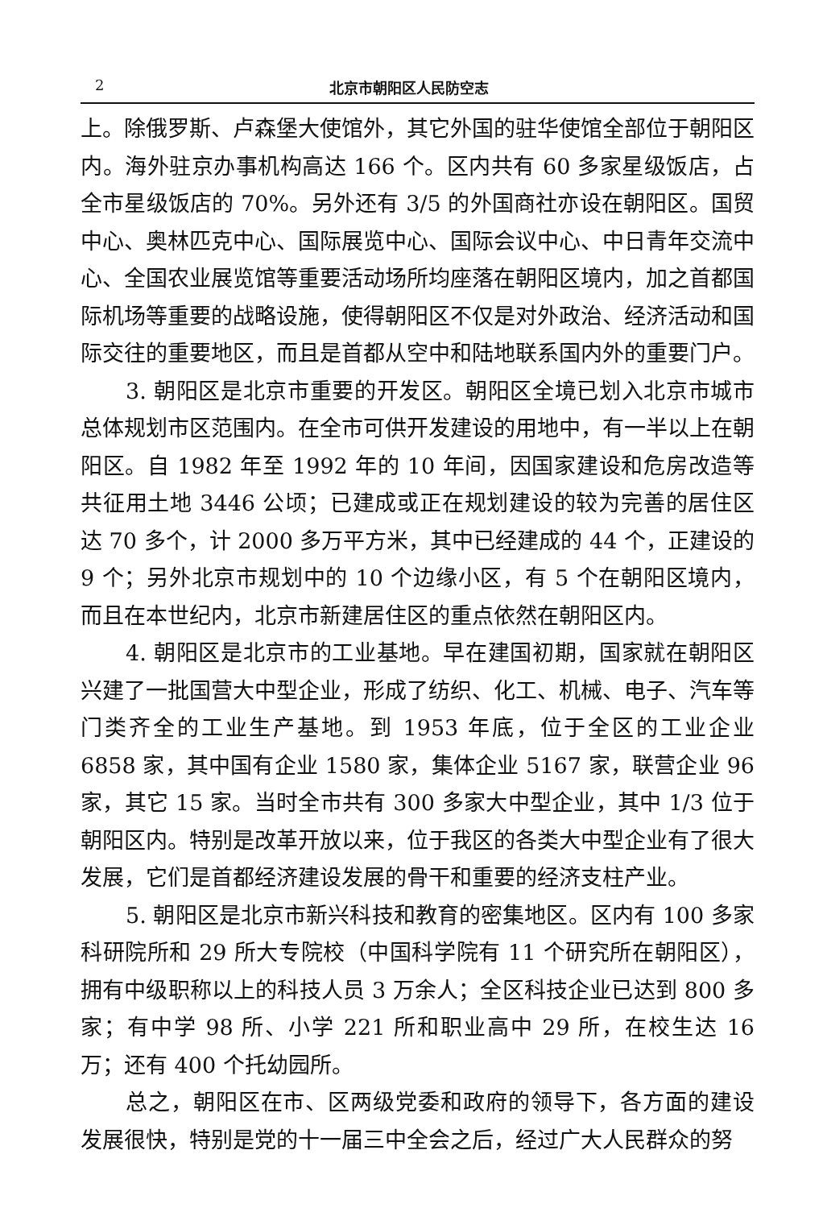2 北京市朝阳区人民防空志
上。除俄罗斯、卢森堡大使馆外，其它外国的驻华使馆全部位于朝阳区内。海外驻京办事机构高达 166 个。区内共有 60 多家星级饭店，占全市星级饭店的 70%。另外还有 3/5 的外国商社亦设在朝阳区。国贸中心、奥林匹克中心、国际展览中心、国际会议中心、中日青年交流中心、全国农业展览馆等重要活动场所均座落在朝阳区境内，加之首都国际机场等重要的战略设施，使得朝阳区不仅是对外政治、经济活动和国际交往的重要地区，而且是首都从空中和陆地联系国内外的重要门户。
3. 朝阳区是北京市重要的开发区。朝阳区全境已划入北京市城市总体规划市区范围内。在全市可供开发建设的用地中，有一半以上在朝阳区。自 1982 年至 1992 年的 10 年间，因国家建设和危房改造等共征用土地 3446 公顷；已建成或正在规划建设的较为完善的居住区达 70 多个，计 2000 多万平方米，其中已经建成的 44 个，正建设的 9 个；另外北京市规划中的 10 个边缘小区，有 5 个在朝阳区境内，而且在本世纪内，北京市新建居住区的重点依然在朝阳区内。
4. 朝阳区是北京市的工业基地。早在建国初期，国家就在朝阳区兴建了一批国营大中型企业，形成了纺织、化工、机械、电子、汽车等门类齐全的工业生产基地。到 1953 年底，位于全区的工业企业 6858 家，其中国有企业 1580 家，集体企业 5167 家，联营企业 96 家，其它 15 家。当时全市共有 300 多家大中型企业，其中 1/3 位于朝阳区内。特别是改革开放以来，位于我区的各类大中型企业有了很大发展，它们是首都经济建设发展的骨干和重要的经济支柱产业。
5. 朝阳区是北京市新兴科技和教育的密集地区。区内有 100 多家科研院所和 29 所大专院校（中国科学院有 11 个研究所在朝阳区），拥有中级职称以上的科技人员 3 万余人；全区科技企业已达到 800 多家；有中学 98 所、小学 221 所和职业高中 29 所，在校生达 16 万；还有 400 个托幼园所。
总之，朝阳区在市、区两级党委和政府的领导下，各方面的建设发展很快，特别是党的十一届三中全会之后，经过广大人民群众的努